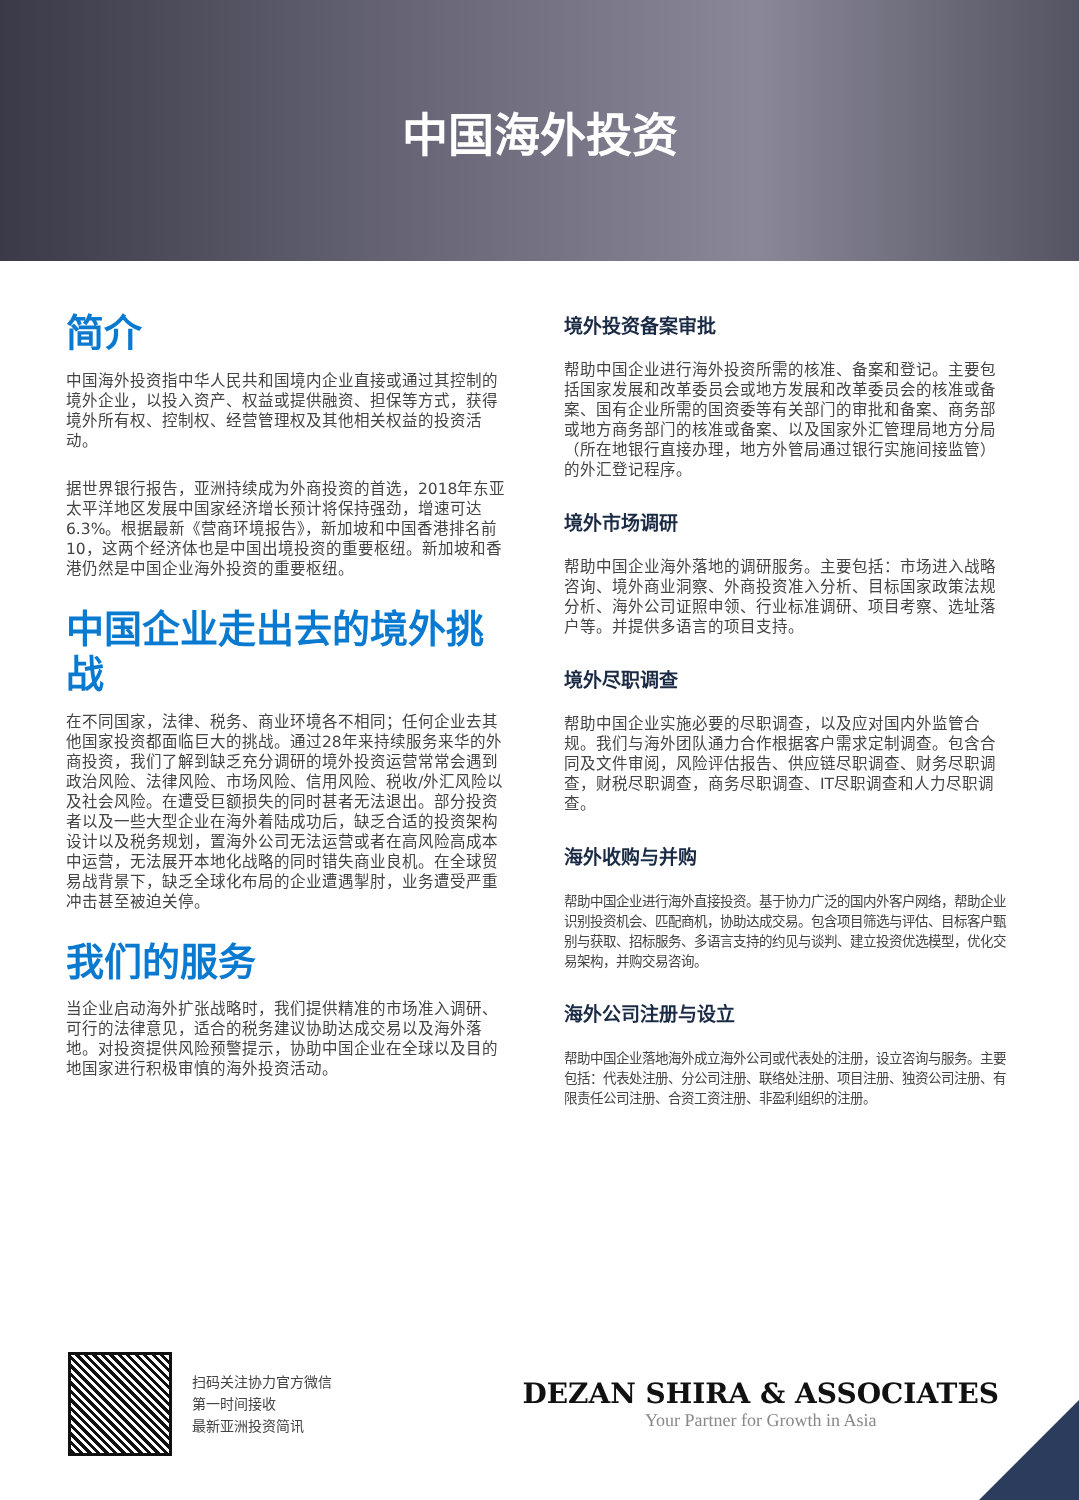中国海外投资
简介
中国海外投资指中华人民共和国境内企业直接或通过其控制的境外企业，以投入资产、权益或提供融资、担保等方式，获得境外所有权、控制权、经营管理权及其他相关权益的投资活动。
据世界银行报告，亚洲持续成为外商投资的首选，2018年东亚太平洋地区发展中国家经济增长预计将保持强劲，增速可达6.3%。根据最新《营商环境报告》，新加坡和中国香港排名前10，这两个经济体也是中国出境投资的重要枢纽。新加坡和香港仍然是中国企业海外投资的重要枢纽。
中国企业走出去的境外挑战
在不同国家，法律、税务、商业环境各不相同；任何企业去其他国家投资都面临巨大的挑战。通过28年来持续服务来华的外商投资，我们了解到缺乏充分调研的境外投资运营常常会遇到政治风险、法律风险、市场风险、信用风险、税收/外汇风险以及社会风险。在遭受巨额损失的同时甚者无法退出。部分投资者以及一些大型企业在海外着陆成功后，缺乏合适的投资架构设计以及税务规划，置海外公司无法运营或者在高风险高成本中运营，无法展开本地化战略的同时错失商业良机。在全球贸易战背景下，缺乏全球化布局的企业遭遇掣肘，业务遭受严重冲击甚至被迫关停。
我们的服务
当企业启动海外扩张战略时，我们提供精准的市场准入调研、可行的法律意见，适合的税务建议协助达成交易以及海外落地。对投资提供风险预警提示，协助中国企业在全球以及目的地国家进行积极审慎的海外投资活动。
境外投资备案审批
帮助中国企业进行海外投资所需的核准、备案和登记。主要包括国家发展和改革委员会或地方发展和改革委员会的核准或备案、国有企业所需的国资委等有关部门的审批和备案、商务部或地方商务部门的核准或备案、以及国家外汇管理局地方分局（所在地银行直接办理，地方外管局通过银行实施间接监管）的外汇登记程序。
境外市场调研
帮助中国企业海外落地的调研服务。主要包括：市场进入战略咨询、境外商业洞察、外商投资准入分析、目标国家政策法规分析、海外公司证照申领、行业标准调研、项目考察、选址落户等。并提供多语言的项目支持。
境外尽职调查
帮助中国企业实施必要的尽职调查，以及应对国内外监管合规。我们与海外团队通力合作根据客户需求定制调查。包含合同及文件审阅，风险评估报告、供应链尽职调查、财务尽职调查，财税尽职调查，商务尽职调查、IT尽职调查和人力尽职调查。
海外收购与并购
帮助中国企业进行海外直接投资。基于协力广泛的国内外客户网络，帮助企业识别投资机会、匹配商机，协助达成交易。包含项目筛选与评估、目标客户甄别与获取、招标服务、多语言支持的约见与谈判、建立投资优选模型，优化交易架构，并购交易咨询。
海外公司注册与设立
帮助中国企业落地海外成立海外公司或代表处的注册，设立咨询与服务。主要包括：代表处注册、分公司注册、联络处注册、项目注册、独资公司注册、有限责任公司注册、合资工资注册、非盈利组织的注册。
扫码关注协力官方微信
第一时间接收
最新亚洲投资简讯
DEZAN SHIRA & ASSOCIATES
Your Partner for Growth in Asia